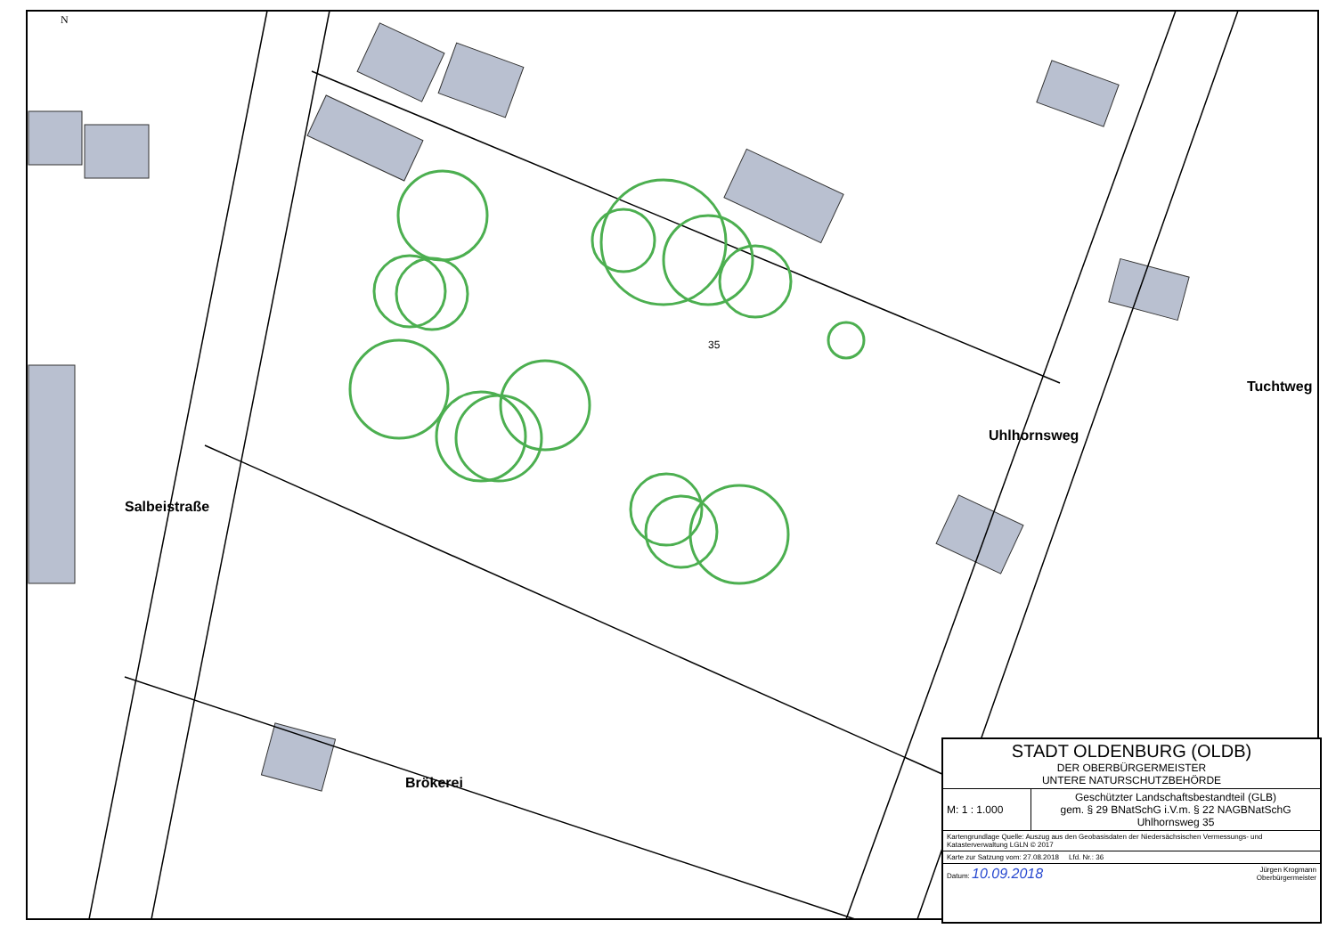N
Salbeistraße
Uhlhornsweg
Tuchtweg
Brökerei
35
| STADT OLDENBURG (OLDB) DER OBERBÜRGERMEISTER UNTERE NATURSCHUTZBEHÖRDE | |
| M: 1 : 1.000 | Geschützter Landschaftsbestandteil (GLB) gem. § 29 BNatSchG i.V.m. § 22 NAGBNatSchG Uhlhornsweg 35 |
| Kartengrundlage Quelle: Auszug aus den Geobasisdaten der Niedersächsischen Vermessungs- und Katasterverwaltung LGLN © 2017 | |
| Karte zur Satzung vom: 27.08.2018 Lfd. Nr.: 36 | |
| Datum: 10.09.2018 Jürgen Krogmann Oberbürgermeister | |